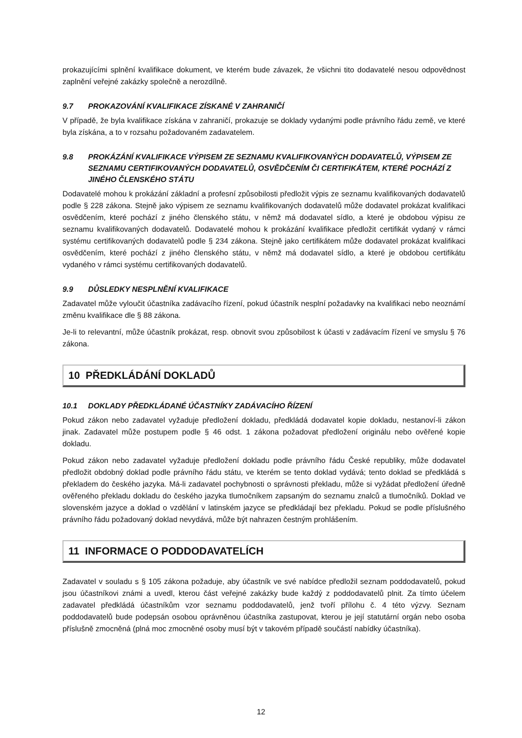prokazujícími splnění kvalifikace dokument, ve kterém bude závazek, že všichni tito dodavatelé nesou odpovědnost zaplnění veřejné zakázky společně a nerozdílně.
9.7 PROKAZOVÁNÍ KVALIFIKACE ZÍSKANÉ V ZAHRANIČÍ
V případě, že byla kvalifikace získána v zahraničí, prokazuje se doklady vydanými podle právního řádu země, ve které byla získána, a to v rozsahu požadovaném zadavatelem.
9.8 PROKÁZÁNÍ KVALIFIKACE VÝPISEM ZE SEZNAMU KVALIFIKOVANÝCH DODAVATELŮ, VÝPISEM ZE SEZNAMU CERTIFIKOVANÝCH DODAVATELŮ, OSVĚDČENÍM ČI CERTIFIKÁTEM, KTERÉ POCHÁZÍ Z JINÉHO ČLENSKÉHO STÁTU
Dodavatelé mohou k prokázání základní a profesní způsobilosti předložit výpis ze seznamu kvalifikovaných dodavatelů podle § 228 zákona. Stejně jako výpisem ze seznamu kvalifikovaných dodavatelů může dodavatel prokázat kvalifikaci osvědčením, které pochází z jiného členského státu, v němž má dodavatel sídlo, a které je obdobou výpisu ze seznamu kvalifikovaných dodavatelů. Dodavatelé mohou k prokázání kvalifikace předložit certifikát vydaný v rámci systému certifikovaných dodavatelů podle § 234 zákona. Stejně jako certifikátem může dodavatel prokázat kvalifikaci osvědčením, které pochází z jiného členského státu, v němž má dodavatel sídlo, a které je obdobou certifikátu vydaného v rámci systému certifikovaných dodavatelů.
9.9 DŮSLEDKY NESPLNĚNÍ KVALIFIKACE
Zadavatel může vyloučit účastníka zadávacího řízení, pokud účastník nesplní požadavky na kvalifikaci nebo neoznámí změnu kvalifikace dle § 88 zákona.
Je-li to relevantní, může účastník prokázat, resp. obnovit svou způsobilost k účasti v zadávacím řízení ve smyslu § 76 zákona.
10 PŘEDKLÁDÁNÍ DOKLADŮ
10.1 DOKLADY PŘEDKLÁDANÉ ÚČASTNÍKY ZADÁVACÍHO ŘÍZENÍ
Pokud zákon nebo zadavatel vyžaduje předložení dokladu, předkládá dodavatel kopie dokladu, nestanoví-li zákon jinak. Zadavatel může postupem podle § 46 odst. 1 zákona požadovat předložení originálu nebo ověřené kopie dokladu.
Pokud zákon nebo zadavatel vyžaduje předložení dokladu podle právního řádu České republiky, může dodavatel předložit obdobný doklad podle právního řádu státu, ve kterém se tento doklad vydává; tento doklad se předkládá s překladem do českého jazyka. Má-li zadavatel pochybnosti o správnosti překladu, může si vyžádat předložení úředně ověřeného překladu dokladu do českého jazyka tlumočníkem zapsaným do seznamu znalců a tlumočníků. Doklad ve slovenském jazyce a doklad o vzdělání v latinském jazyce se předkládají bez překladu. Pokud se podle příslušného právního řádu požadovaný doklad nevydává, může být nahrazen čestným prohlášením.
11 INFORMACE O PODDODAVATELÍCH
Zadavatel v souladu s § 105 zákona požaduje, aby účastník ve své nabídce předložil seznam poddodavatelů, pokud jsou účastníkovi známi a uvedl, kterou část veřejné zakázky bude každý z poddodavatelů plnit. Za tímto účelem zadavatel předkládá účastníkům vzor seznamu poddodavatelů, jenž tvoří přílohu č. 4 této výzvy. Seznam poddodavatelů bude podepsán osobou oprávněnou účastníka zastupovat, kterou je její statutární orgán nebo osoba příslušně zmocněná (plná moc zmocněné osoby musí být v takovém případě součástí nabídky účastníka).
12